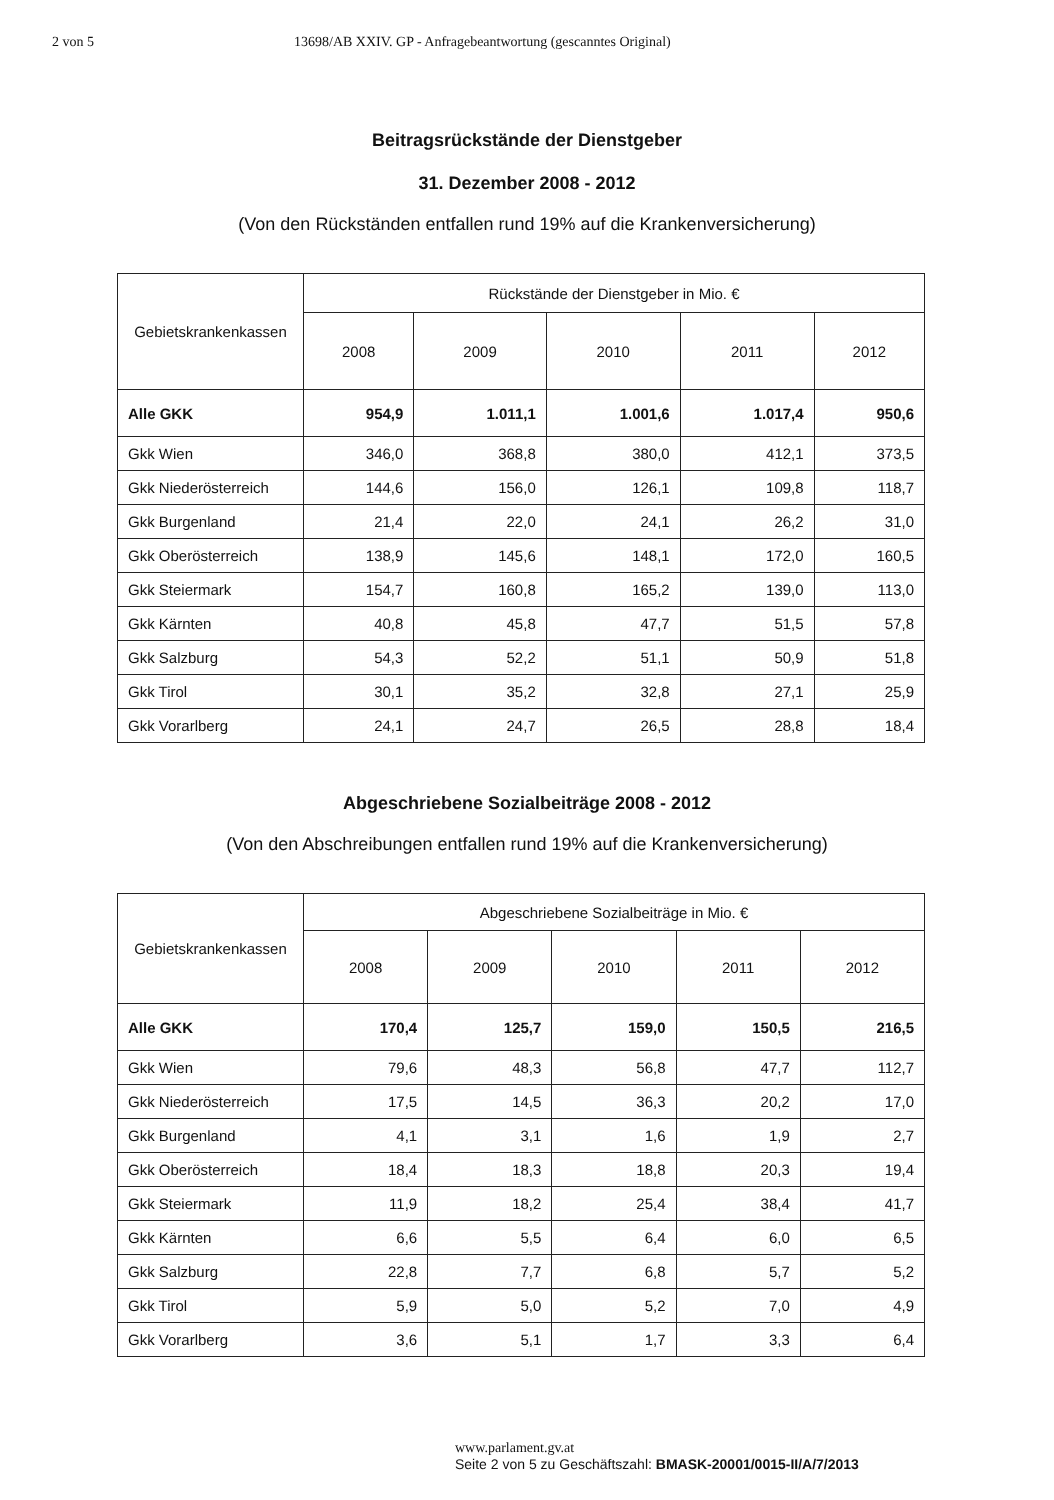2 von 5 13698/AB XXIV. GP - Anfragebeantwortung (gescanntes Original)
Beitragsrückstände der Dienstgeber
31. Dezember 2008 - 2012
(Von den Rückständen entfallen rund 19% auf die Krankenversicherung)
| Gebietskrankenkassen | Rückstände der Dienstgeber in Mio. € | | | | |
| --- | --- | --- | --- | --- | --- |
| | 2008 | 2009 | 2010 | 2011 | 2012 |
| Alle GKK | 954,9 | 1.011,1 | 1.001,6 | 1.017,4 | 950,6 |
| Gkk Wien | 346,0 | 368,8 | 380,0 | 412,1 | 373,5 |
| Gkk Niederösterreich | 144,6 | 156,0 | 126,1 | 109,8 | 118,7 |
| Gkk Burgenland | 21,4 | 22,0 | 24,1 | 26,2 | 31,0 |
| Gkk Oberösterreich | 138,9 | 145,6 | 148,1 | 172,0 | 160,5 |
| Gkk Steiermark | 154,7 | 160,8 | 165,2 | 139,0 | 113,0 |
| Gkk Kärnten | 40,8 | 45,8 | 47,7 | 51,5 | 57,8 |
| Gkk Salzburg | 54,3 | 52,2 | 51,1 | 50,9 | 51,8 |
| Gkk Tirol | 30,1 | 35,2 | 32,8 | 27,1 | 25,9 |
| Gkk Vorarlberg | 24,1 | 24,7 | 26,5 | 28,8 | 18,4 |
Abgeschriebene Sozialbeiträge 2008 - 2012
(Von den Abschreibungen entfallen rund 19% auf die Krankenversicherung)
| Gebietskrankenkassen | Abgeschriebene Sozialbeiträge in Mio. € | | | | |
| --- | --- | --- | --- | --- | --- |
| | 2008 | 2009 | 2010 | 2011 | 2012 |
| Alle GKK | 170,4 | 125,7 | 159,0 | 150,5 | 216,5 |
| Gkk Wien | 79,6 | 48,3 | 56,8 | 47,7 | 112,7 |
| Gkk Niederösterreich | 17,5 | 14,5 | 36,3 | 20,2 | 17,0 |
| Gkk Burgenland | 4,1 | 3,1 | 1,6 | 1,9 | 2,7 |
| Gkk Oberösterreich | 18,4 | 18,3 | 18,8 | 20,3 | 19,4 |
| Gkk Steiermark | 11,9 | 18,2 | 25,4 | 38,4 | 41,7 |
| Gkk Kärnten | 6,6 | 5,5 | 6,4 | 6,0 | 6,5 |
| Gkk Salzburg | 22,8 | 7,7 | 6,8 | 5,7 | 5,2 |
| Gkk Tirol | 5,9 | 5,0 | 5,2 | 7,0 | 4,9 |
| Gkk Vorarlberg | 3,6 | 5,1 | 1,7 | 3,3 | 6,4 |
www.parlament.gv.at
Seite 2 von 5 zu Geschäftszahl: BMASK-20001/0015-II/A/7/2013